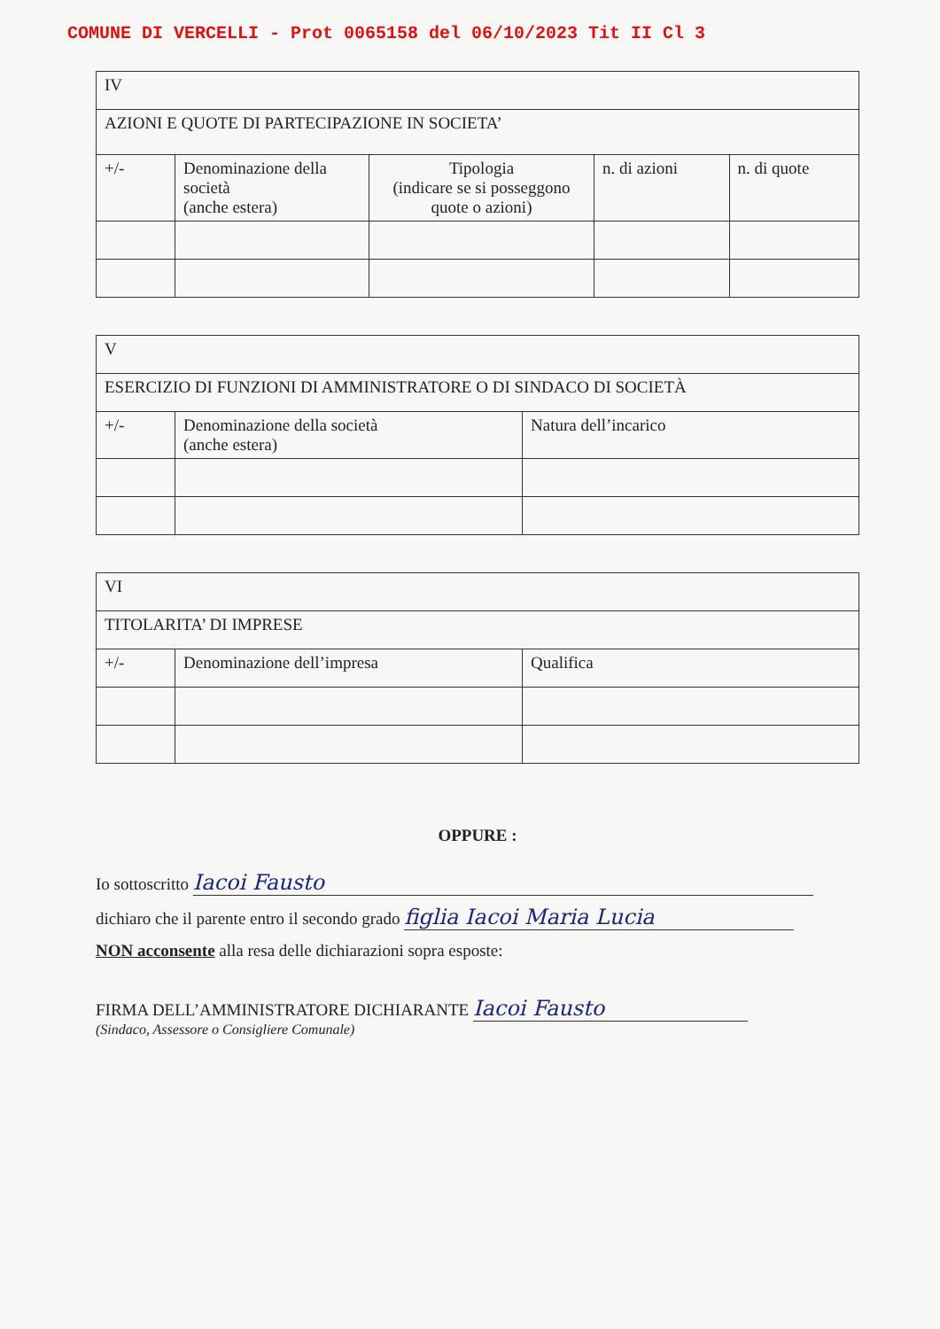COMUNE DI VERCELLI - Prot 0065158 del 06/10/2023 Tit II Cl 3
| IV | | | | |
| AZIONI E QUOTE DI PARTECIPAZIONE IN SOCIETA’ | | | | |
| +/- | Denominazione della società (anche estera) | Tipologia (indicare se si posseggono quote o azioni) | n. di azioni | n. di quote |
| V | | |
| ESERCIZIO DI FUNZIONI DI AMMINISTRATORE O DI SINDACO DI SOCIETÀ | | |
| +/- | Denominazione della società (anche estera) | Natura dell’incarico |
| VI | | |
| TITOLARITA’ DI IMPRESE | | |
| +/- | Denominazione dell’impresa | Qualifica |
OPPURE :
Io sottoscritto Iacoi Fausto
dichiaro che il parente entro il secondo grado figlia Iacoi Maria Lucia
NON acconsente alla resa delle dichiarazioni sopra esposte:
FIRMA DELL’AMMINISTRATORE DICHIARANTE Iacoi Fausto
(Sindaco, Assessore o Consigliere Comunale)